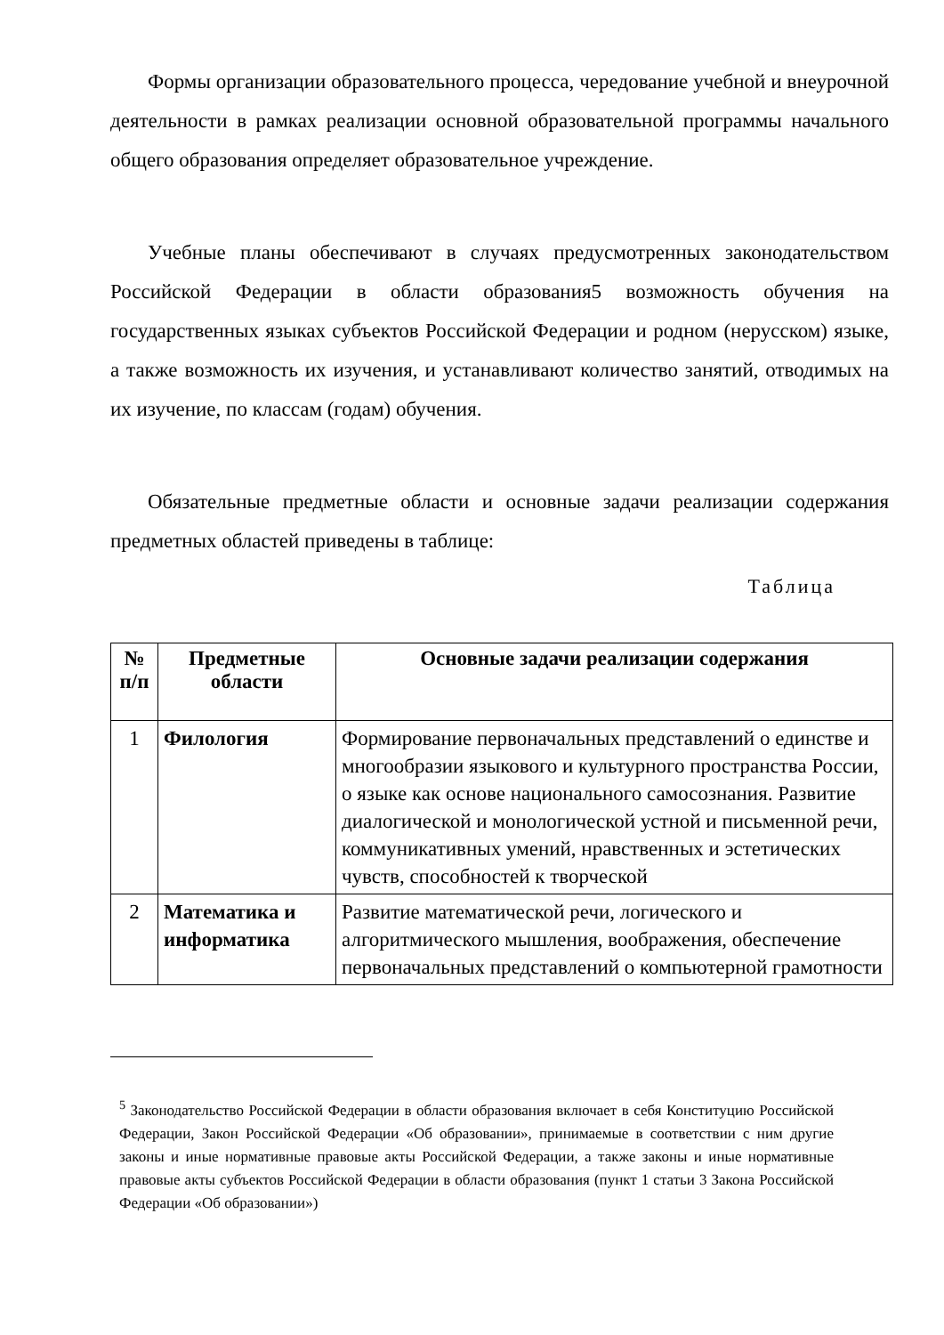Формы организации образовательного процесса, чередование учебной и внеурочной деятельности в рамках реализации основной образовательной программы начального общего образования определяет образовательное учреждение.
Учебные планы обеспечивают в случаях предусмотренных законодательством Российской Федерации в области образования5 возможность обучения на государственных языках субъектов Российской Федерации и родном (нерусском) языке, а также возможность их изучения, и устанавливают количество занятий, отводимых на их изучение, по классам (годам) обучения.
Обязательные предметные области и основные задачи реализации содержания предметных областей приведены в таблице:
Таблица
| № п/п | Предметные области | Основные задачи реализации содержания |
| --- | --- | --- |
| 1 | Филология | Формирование первоначальных представлений о единстве и многообразии языкового и культурного пространства России, о языке как основе национального самосознания. Развитие диалогической и монологической устной и письменной речи, коммуникативных умений, нравственных и эстетических чувств, способностей к творческой |
| 2 | Математика и информатика | Развитие математической речи, логического и алгоритмического мышления, воображения, обеспечение первоначальных представлений о компьютерной грамотности |
<sup>5</sup> Законодательство Российской Федерации в области образования включает в себя Конституцию Российской Федерации, Закон Российской Федерации «Об образовании», принимаемые в соответствии с ним другие законы и иные нормативные правовые акты Российской Федерации, а также законы и иные нормативные правовые акты субъектов Российской Федерации в области образования (пункт 1 статьи 3 Закона Российской Федерации «Об образовании»)